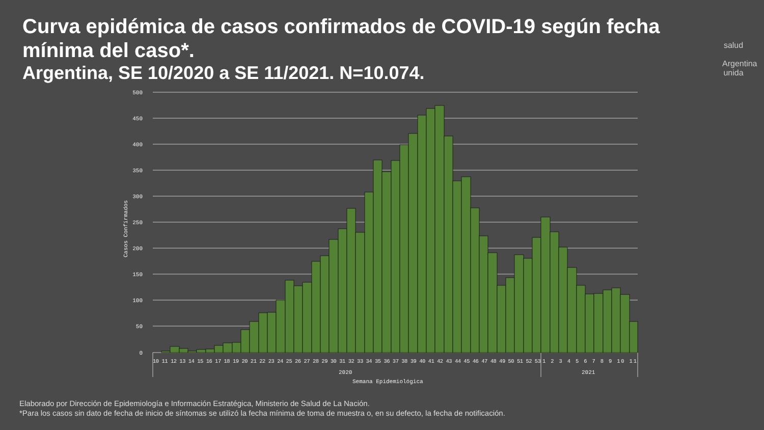Curva epidémica de casos confirmados de COVID-19 según fecha mínima del caso*.
Argentina, SE 10/2020 a SE 11/2021. N=10.074.
salud
Argentina unida
500
450
400
350
300
250
200
150
100
50
0
Casos Confirmados
10 11 12 13 14 15 16 17 18 19 20 21 22 23 24 25 26 27 28 29 30 31 32 33 34 35 36 37 38 39 40 41 42 43 44 45 46 47 48 49 50 51 52 53
1 2 3 4 5 6 7 8 9 10 11
2020
2021
Semana Epidemiológica
Elaborado por Dirección de Epidemiología e Información Estratégica, Ministerio de Salud de La Nación.
*Para los casos sin dato de fecha de inicio de síntomas se utilizó la fecha mínima de toma de muestra o, en su defecto, la fecha de notificación.